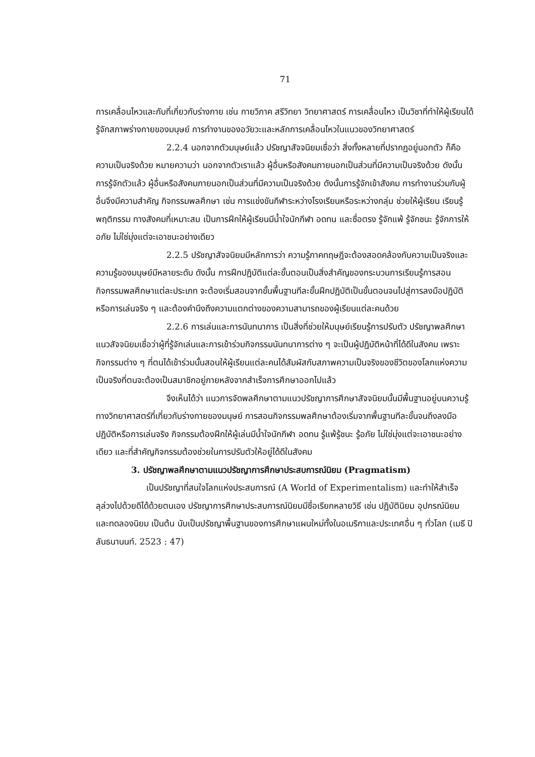71
การเคลื่อนไหวและกับที่เกี่ยวกับร่างกาย เช่น กายวิภาค สรีวิทยา วิทยาศาสตร์ การเคลื่อนไหว เป็นวิชาที่ทำให้ผู้เรียนได้รู้จักสภาพร่างกายของมนุษย์ การทำงานของอวัยวะและหลักการเคลื่อนไหวในแนวของวิทยาศาสตร์
2.2.4 นอกจากตัวมนุษย์แล้ว ปรัชญาสัจจนิยมเชื่อว่า สิ่งทั้งหลายที่ปรากฏอยู่นอกตัว ก็คือความเป็นจริงด้วย หมายความว่า นอกจากตัวเราแล้ว ผู้อื่นหรือสังคมภายนอกเป็นส่วนที่มีความเป็นจริงด้วย ดังนั้นการรู้จักตัวแล้ว ผู้อื่นหรือสังคมภายนอกเป็นส่วนที่มีความเป็นจริงด้วย ดังนั้นการรู้จักเข้าสังคม การทำงานร่วมกับผู้อื่นจึงมีความสำคัญ กิจกรรมพลศึกษา เช่น การแข่งขันกีฬาระหว่างโรงเรียนหรือระหว่างกลุ่ม ช่วยให้ผู้เรียน เรียนรู้พฤติกรรม ทางสังคมที่เหมาะสม เป็นการฝึกให้ผู้เรียนมีน้ำใจนักกีฬา อดทน และซื่อตรง รู้จักแพ้ รู้จักชนะ รู้จักการให้อภัย ไม่ใช่มุ่งแต่จะเอาชนะอย่างเดียว
2.2.5 ปรัชญาสัจจนิยมมีหลักการว่า ความรู้ภาคทฤษฎีจะต้องสอดคล้องกับความเป็นจริงและความรู้ของมนุษย์มีหลายระดับ ดังนั้น การฝึกปฏิบัติแต่ละขั้นตอนเป็นสิ่งสำคัญของกระบวนการเรียนรู้การสอนกิจกรรมพลศึกษาแต่ละประเภท จะต้องเริ่มสอนจากขั้นพื้นฐานทีละขั้นฝึกปฏิบัติเป็นขั้นตอนจนไปสู่การลงมือปฏิบัติหรือการเล่นจริง ๆ และต้องคำนึงถึงความแตกต่างของความสามารถของผู้เรียนแต่ละคนด้วย
2.2.6 การเล่นและการนันทนาการ เป็นสิ่งที่ช่วยให้มนุษย์เรียนรู้การปรับตัว ปรัชญาพลศึกษาแนวสัจจนิยมเชื่อว่าผู้ที่รู้จักเล่นและการเข้าร่วมกิจกรรมนันทนาการต่าง ๆ จะเป็นผู้ปฏิบัติหน้าที่ได้ดีในสังคม เพราะกิจกรรมต่าง ๆ ที่ตนได้เข้าร่วมนั้นสอนให้ผู้เรียนแต่ละคนได้สัมผัสกับสภาพความเป็นจริงของชีวิตของโลกแห่งความเป็นจริงที่ตนจะต้องเป็นสมาชิกอยู่ภายหลังจากสำเร็จการศึกษาออกไปแล้ว
จึงเห็นได้ว่า แนวการจัดพลศึกษาตามแนวปรัชญาการศึกษาสัจจนิยมนั้นมีพื้นฐานอยู่บนความรู้ทางวิทยาศาสตร์ที่เกี่ยวกับร่างกายของมนุษย์ การสอนกิจกรรมพลศึกษาต้องเริ่มจากพื้นฐานทีละขั้นจนถึงลงมือปฏิบัติหรือการเล่นจริง กิจกรรมต้องฝึกให้ผู้เล่นมีน้ำใจนักกีฬา อดทน รู้แพ้รู้ชนะ รู้อภัย ไม่ใช่มุ่งแต่จะเอาชนะอย่างเดียว และที่สำคัญกิจกรรมต้องช่วยในการปรับตัวให้อยู่ได้ดีในสังคม
3. ปรัชญาพลศึกษาตามแนวปรัชญาการศึกษาประสบการณ์นิยม (Pragmatism)
เป็นปรัชญาที่สนใจโลกแห่งประสบการณ์ (A World of Experimentalism) และทำให้สำเร็จลุล่วงไปด้วยดีได้ด้วยตนเอง ปรัชญาการศึกษาประสบการณ์นิยมมีชื่อเรียกหลายวิธี เช่น ปฏิบัตินิยม อุปกรณ์นิยม และทดลองนิยม เป็นต้น นับเป็นปรัชญาพื้นฐานของการศึกษาแผนใหม่ทั้งในอเมริกาและประเทศอื่น ๆ ทั่วโลก (เมธี ปิลันธนานนท์. 2523 : 47)